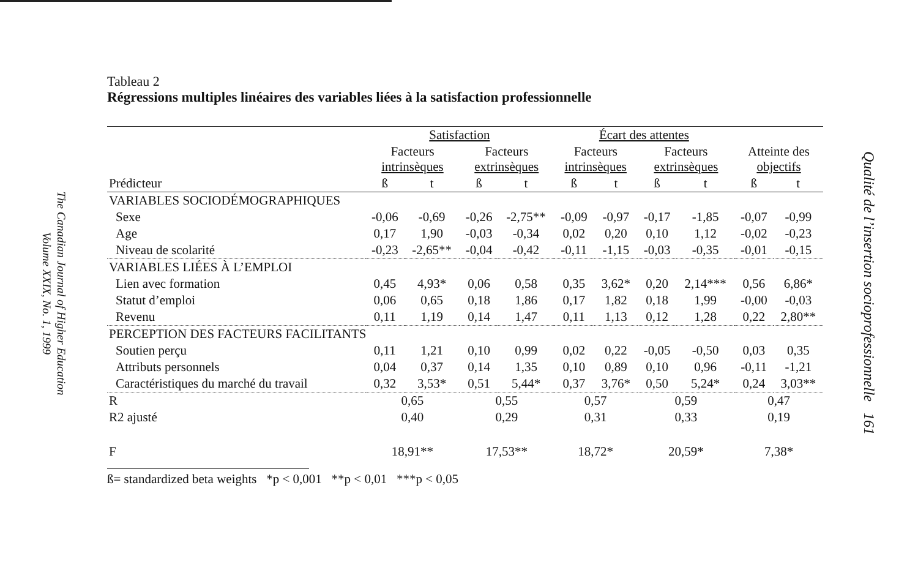The Canadian Journal of Higher Education
Volume XXIX, No. 1, 1999
Tableau 2
Régressions multiples linéaires des variables liées à la satisfaction professionnelle
| | Satisfaction | | | | Écart des attentes | | | | | |
| --- | --- | --- | --- | --- | --- | --- | --- | --- | --- | --- |
| | Facteurs intrinsèques | | Facteurs extrinsèques | | Facteurs intrinsèques | | Facteurs extrinsèques | | Atteinte des objectifs | |
| Prédicteur | ß | t | ß | t | ß | t | ß | t | ß | t |
| VARIABLES SOCIODÉMOGRAPHIQUES | | | | | | | | | | |
| Sexe | -0,06 | -0,69 | -0,26 | -2,75** | -0,09 | -0,97 | -0,17 | -1,85 | -0,07 | -0,99 |
| Age | 0,17 | 1,90 | -0,03 | -0,34 | 0,02 | 0,20 | 0,10 | 1,12 | -0,02 | -0,23 |
| Niveau de scolarité | -0,23 | -2,65** | -0,04 | -0,42 | -0,11 | -1,15 | -0,03 | -0,35 | -0,01 | -0,15 |
| VARIABLES LIÉES À L’EMPLOI | | | | | | | | | | |
| Lien avec formation | 0,45 | 4,93* | 0,06 | 0,58 | 0,35 | 3,62* | 0,20 | 2,14*** | 0,56 | 6,86* |
| Statut d’emploi | 0,06 | 0,65 | 0,18 | 1,86 | 0,17 | 1,82 | 0,18 | 1,99 | -0,00 | -0,03 |
| Revenu | 0,11 | 1,19 | 0,14 | 1,47 | 0,11 | 1,13 | 0,12 | 1,28 | 0,22 | 2,80** |
| PERCEPTION DES FACTEURS FACILITANTS | | | | | | | | | | |
| Soutien perçu | 0,11 | 1,21 | 0,10 | 0,99 | 0,02 | 0,22 | -0,05 | -0,50 | 0,03 | 0,35 |
| Attributs personnels | 0,04 | 0,37 | 0,14 | 1,35 | 0,10 | 0,89 | 0,10 | 0,96 | -0,11 | -1,21 |
| Caractéristiques du marché du travail | 0,32 | 3,53* | 0,51 | 5,44* | 0,37 | 3,76* | 0,50 | 5,24* | 0,24 | 3,03** |
| R | 0,65 | | 0,55 | | 0,57 | | 0,59 | | 0,47 | |
| R2 ajusté | 0,40 | | 0,29 | | 0,31 | | 0,33 | | 0,19 | |
| F | 18,91** | | 17,53** | | 18,72* | | 20,59* | | 7,38* | |
ß= standardized beta weights *p < 0,001 **p < 0,01 ***p < 0,05
Qualité de l’insertion socioprofessionnelle 161